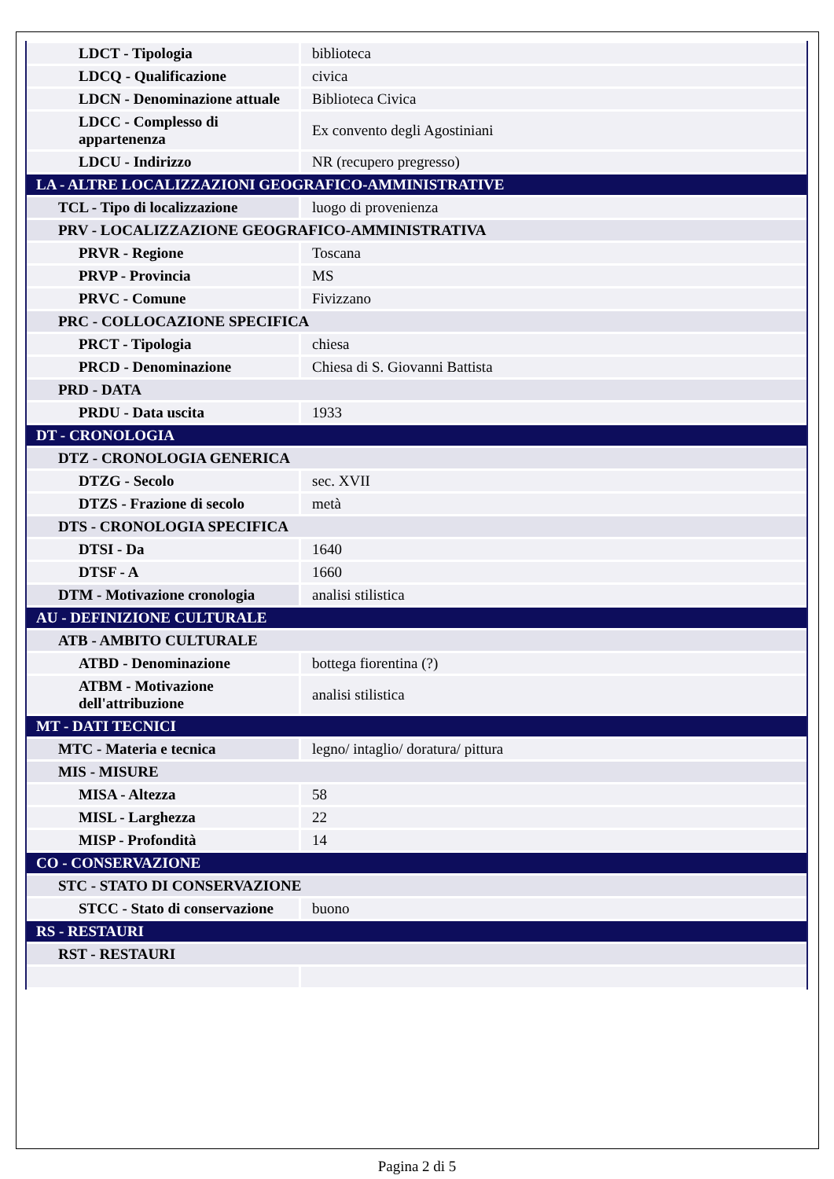| LDCT - Tipologia | biblioteca |
| LDCQ - Qualificazione | civica |
| LDCN - Denominazione attuale | Biblioteca Civica |
| LDCC - Complesso di appartenenza | Ex convento degli Agostiniani |
| LDCU - Indirizzo | NR (recupero pregresso) |
| LA - ALTRE LOCALIZZAZIONI GEOGRAFICO-AMMINISTRATIVE | |
| TCL - Tipo di localizzazione | luogo di provenienza |
| PRV - LOCALIZZAZIONE GEOGRAFICO-AMMINISTRATIVA | |
| PRVR - Regione | Toscana |
| PRVP - Provincia | MS |
| PRVC - Comune | Fivizzano |
| PRC - COLLOCAZIONE SPECIFICA | |
| PRCT - Tipologia | chiesa |
| PRCD - Denominazione | Chiesa di S. Giovanni Battista |
| PRD - DATA | |
| PRDU - Data uscita | 1933 |
| DT - CRONOLOGIA | |
| DTZ - CRONOLOGIA GENERICA | |
| DTZG - Secolo | sec. XVII |
| DTZS - Frazione di secolo | metà |
| DTS - CRONOLOGIA SPECIFICA | |
| DTSI - Da | 1640 |
| DTSF - A | 1660 |
| DTM - Motivazione cronologia | analisi stilistica |
| AU - DEFINIZIONE CULTURALE | |
| ATB - AMBITO CULTURALE | |
| ATBD - Denominazione | bottega fiorentina (?) |
| ATBM - Motivazione dell'attribuzione | analisi stilistica |
| MT - DATI TECNICI | |
| MTC - Materia e tecnica | legno/ intaglio/ doratura/ pittura |
| MIS - MISURE | |
| MISA - Altezza | 58 |
| MISL - Larghezza | 22 |
| MISP - Profondità | 14 |
| CO - CONSERVAZIONE | |
| STC - STATO DI CONSERVAZIONE | |
| STCC - Stato di conservazione | buono |
| RS - RESTAURI | |
| RST - RESTAURI | |
Pagina 2 di 5